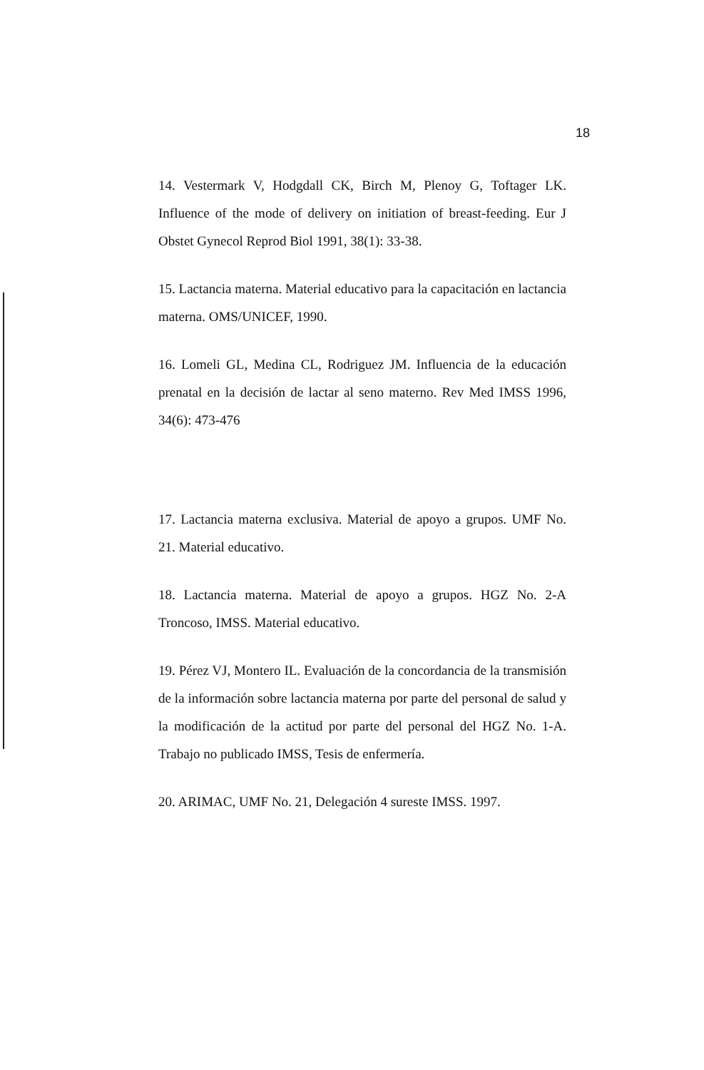18
14. Vestermark V, Hodgdall CK, Birch M, Plenoy G, Toftager LK. Influence of the mode of delivery on initiation of breast-feeding. Eur J Obstet Gynecol Reprod Biol 1991, 38(1): 33-38.
15. Lactancia materna. Material educativo para la capacitación en lactancia materna. OMS/UNICEF, 1990.
16. Lomeli GL, Medina CL, Rodriguez JM. Influencia de la educación prenatal en la decisión de lactar al seno materno. Rev Med IMSS 1996, 34(6): 473-476
17. Lactancia materna exclusiva. Material de apoyo a grupos. UMF No. 21. Material educativo.
18. Lactancia materna. Material de apoyo a grupos. HGZ No. 2-A Troncoso, IMSS. Material educativo.
19. Pérez VJ, Montero IL. Evaluación de la concordancia de la transmisión de la información sobre lactancia materna por parte del personal de salud y la modificación de la actitud por parte del personal del HGZ No. 1-A. Trabajo no publicado IMSS, Tesis de enfermería.
20. ARIMAC, UMF No. 21, Delegación 4 sureste IMSS. 1997.